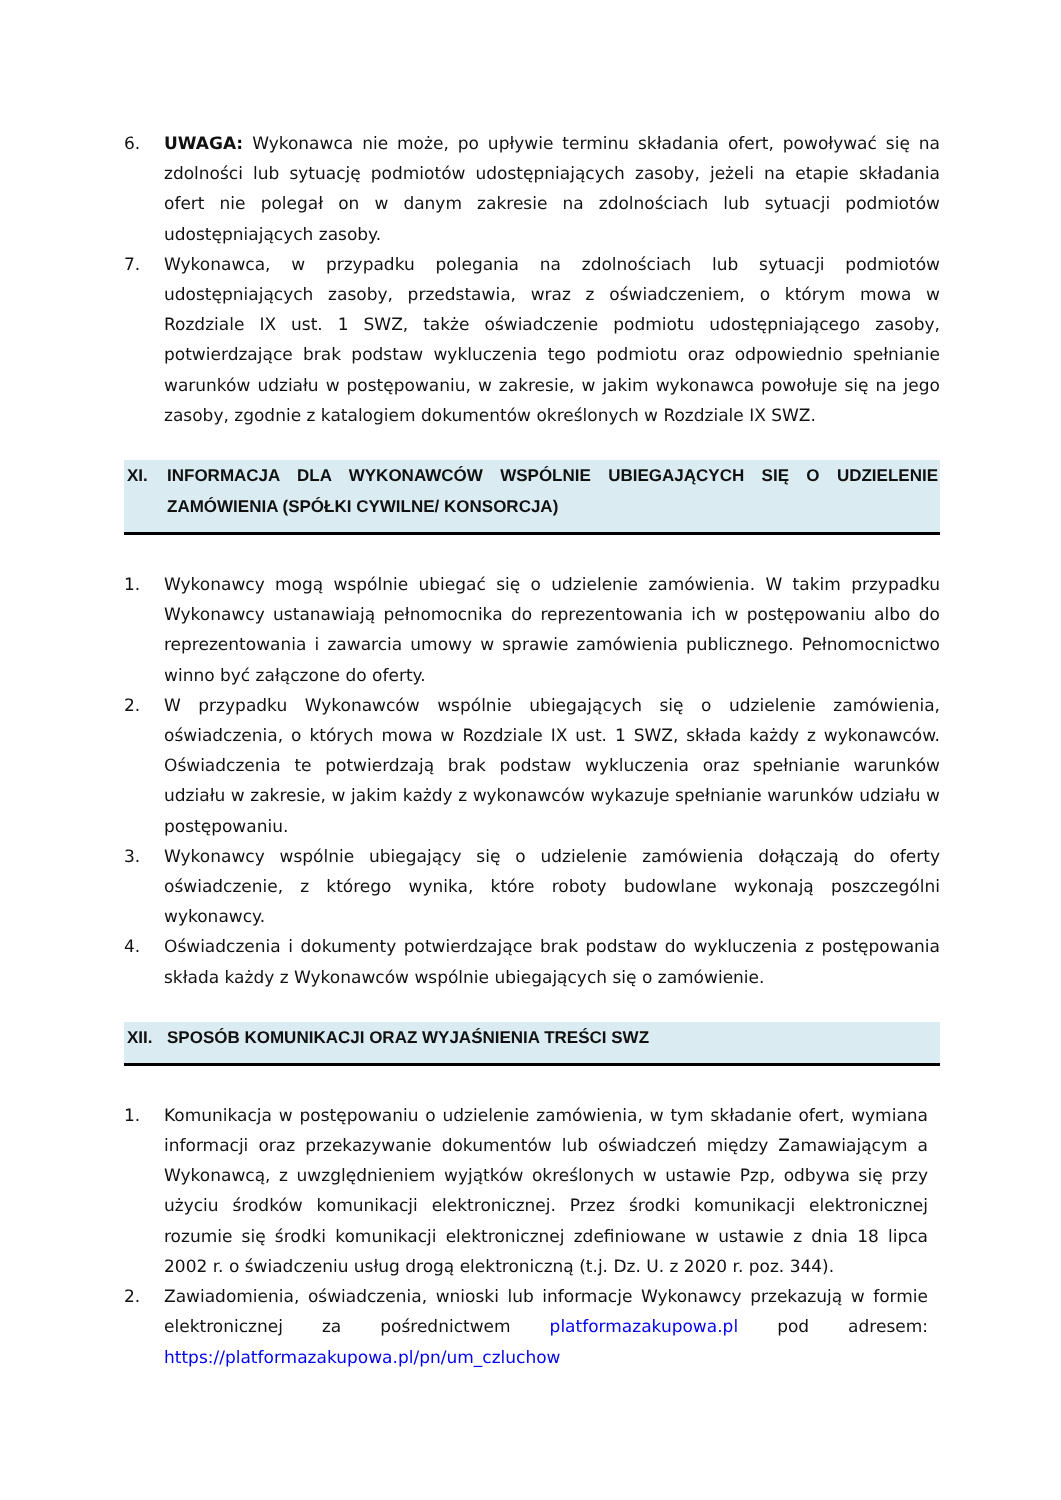6. UWAGA: Wykonawca nie może, po upływie terminu składania ofert, powoływać się na zdolności lub sytuację podmiotów udostępniających zasoby, jeżeli na etapie składania ofert nie polegał on w danym zakresie na zdolnościach lub sytuacji podmiotów udostępniających zasoby.
7. Wykonawca, w przypadku polegania na zdolnościach lub sytuacji podmiotów udostępniających zasoby, przedstawia, wraz z oświadczeniem, o którym mowa w Rozdziale IX ust. 1 SWZ, także oświadczenie podmiotu udostępniającego zasoby, potwierdzające brak podstaw wykluczenia tego podmiotu oraz odpowiednio spełnianie warunków udziału w postępowaniu, w zakresie, w jakim wykonawca powołuje się na jego zasoby, zgodnie z katalogiem dokumentów określonych w Rozdziale IX SWZ.
XI. INFORMACJA DLA WYKONAWCÓW WSPÓLNIE UBIEGAJĄCYCH SIĘ O UDZIELENIE ZAMÓWIENIA (SPÓŁKI CYWILNE/ KONSORCJA)
1. Wykonawcy mogą wspólnie ubiegać się o udzielenie zamówienia. W takim przypadku Wykonawcy ustanawiają pełnomocnika do reprezentowania ich w postępowaniu albo do reprezentowania i zawarcia umowy w sprawie zamówienia publicznego. Pełnomocnictwo winno być załączone do oferty.
2. W przypadku Wykonawców wspólnie ubiegających się o udzielenie zamówienia, oświadczenia, o których mowa w Rozdziale IX ust. 1 SWZ, składa każdy z wykonawców. Oświadczenia te potwierdzają brak podstaw wykluczenia oraz spełnianie warunków udziału w zakresie, w jakim każdy z wykonawców wykazuje spełnianie warunków udziału w postępowaniu.
3. Wykonawcy wspólnie ubiegający się o udzielenie zamówienia dołączają do oferty oświadczenie, z którego wynika, które roboty budowlane wykonają poszczególni wykonawcy.
4. Oświadczenia i dokumenty potwierdzające brak podstaw do wykluczenia z postępowania składa każdy z Wykonawców wspólnie ubiegających się o zamówienie.
XII.
SPOSÓB KOMUNIKACJI ORAZ WYJAŚNIENIA TREŚCI SWZ
1. Komunikacja w postępowaniu o udzielenie zamówienia, w tym składanie ofert, wymiana informacji oraz przekazywanie dokumentów lub oświadczeń między Zamawiającym a Wykonawcą, z uwzględnieniem wyjątków określonych w ustawie Pzp, odbywa się przy użyciu środków komunikacji elektronicznej. Przez środki komunikacji elektronicznej rozumie się środki komunikacji elektronicznej zdefiniowane w ustawie z dnia 18 lipca 2002 r. o świadczeniu usług drogą elektroniczną (t.j. Dz. U. z 2020 r. poz. 344).
2. Zawiadomienia, oświadczenia, wnioski lub informacje Wykonawcy przekazują w formie elektronicznej za pośrednictwem platformazakupowa.pl pod adresem: https://platformazakupowa.pl/pn/um_czluchow